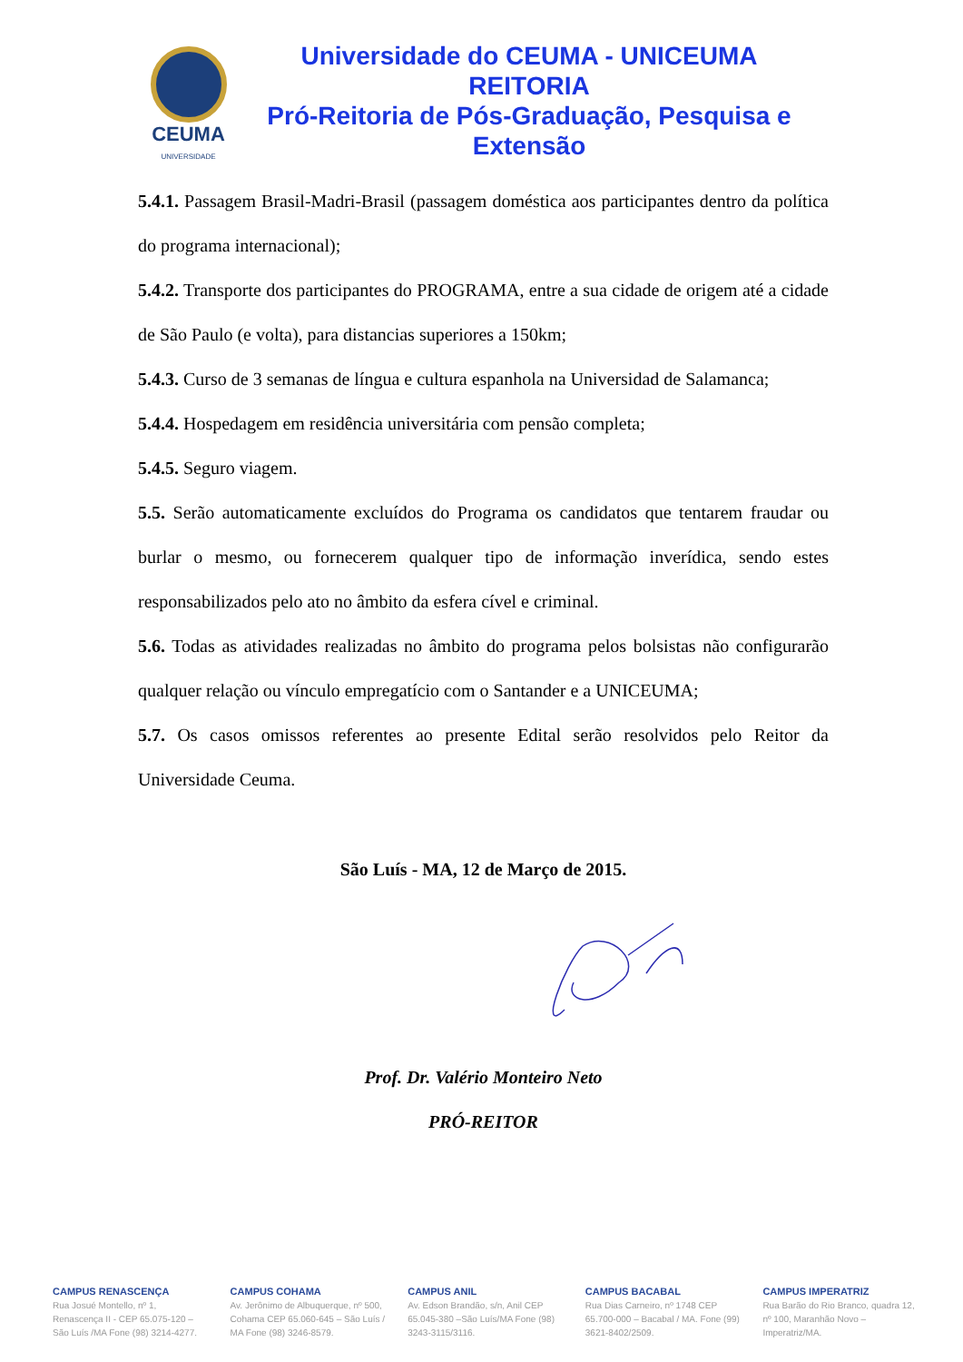CEUMA
UNIVERSIDADE
Universidade do CEUMA - UNICEUMA
REITORIA
Pró-Reitoria de Pós-Graduação, Pesquisa e Extensão
5.4.1. Passagem Brasil-Madri-Brasil (passagem doméstica aos participantes dentro da política do programa internacional);
5.4.2. Transporte dos participantes do PROGRAMA, entre a sua cidade de origem até a cidade de São Paulo (e volta), para distancias superiores a 150km;
5.4.3. Curso de 3 semanas de língua e cultura espanhola na Universidad de Salamanca;
5.4.4. Hospedagem em residência universitária com pensão completa;
5.4.5. Seguro viagem.
5.5. Serão automaticamente excluídos do Programa os candidatos que tentarem fraudar ou burlar o mesmo, ou fornecerem qualquer tipo de informação inverídica, sendo estes responsabilizados pelo ato no âmbito da esfera cível e criminal.
5.6. Todas as atividades realizadas no âmbito do programa pelos bolsistas não configurarão qualquer relação ou vínculo empregatício com o Santander e a UNICEUMA;
5.7. Os casos omissos referentes ao presente Edital serão resolvidos pelo Reitor da Universidade Ceuma.
São Luís - MA, 12 de Março de 2015.
Prof. Dr. Valério Monteiro Neto
PRÓ-REITOR
CAMPUS RENASCENÇA
Rua Josué Montello, nº 1, Renascença II - CEP 65.075-120 – São Luís /MA Fone (98) 3214-4277.
CAMPUS COHAMA
Av. Jerônimo de Albuquerque, nº 500, Cohama CEP 65.060-645 – São Luís / MA Fone (98) 3246-8579.
CAMPUS ANIL
Av. Edson Brandão, s/n, Anil CEP 65.045-380 –São Luís/MA Fone (98) 3243-3115/3116.
CAMPUS BACABAL
Rua Dias Carneiro, nº 1748 CEP 65.700-000 – Bacabal / MA. Fone (99) 3621-8402/2509.
CAMPUS IMPERATRIZ
Rua Barão do Rio Branco, quadra 12, nº 100, Maranhão Novo – Imperatriz/MA.